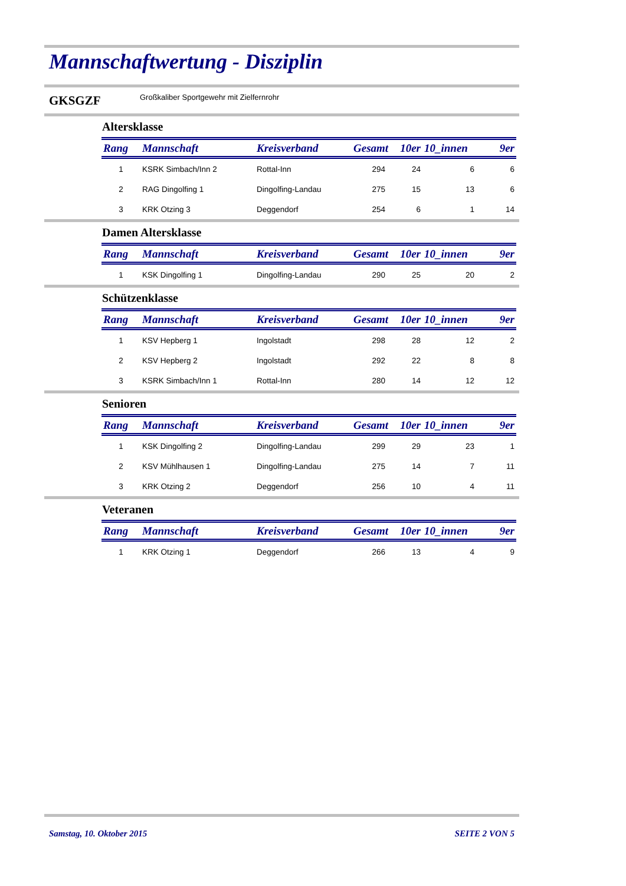Mannschaftwertung - Disziplin
GKSGZF Großkaliber Sportgewehr mit Zielfernrohr
Altersklasse
| Rang | Mannschaft | Kreisverband | Gesamt | 10er | 10_innen | 9er |
| --- | --- | --- | --- | --- | --- | --- |
| 1 | KSRK Simbach/Inn 2 | Rottal-Inn | 294 | 24 | 6 | 6 |
| 2 | RAG Dingolfing 1 | Dingolfing-Landau | 275 | 15 | 13 | 6 |
| 3 | KRK Otzing 3 | Deggendorf | 254 | 6 | 1 | 14 |
Damen Altersklasse
| Rang | Mannschaft | Kreisverband | Gesamt | 10er | 10_innen | 9er |
| --- | --- | --- | --- | --- | --- | --- |
| 1 | KSK Dingolfing 1 | Dingolfing-Landau | 290 | 25 | 20 | 2 |
Schützenklasse
| Rang | Mannschaft | Kreisverband | Gesamt | 10er | 10_innen | 9er |
| --- | --- | --- | --- | --- | --- | --- |
| 1 | KSV Hepberg 1 | Ingolstadt | 298 | 28 | 12 | 2 |
| 2 | KSV Hepberg 2 | Ingolstadt | 292 | 22 | 8 | 8 |
| 3 | KSRK Simbach/Inn 1 | Rottal-Inn | 280 | 14 | 12 | 12 |
Senioren
| Rang | Mannschaft | Kreisverband | Gesamt | 10er | 10_innen | 9er |
| --- | --- | --- | --- | --- | --- | --- |
| 1 | KSK Dingolfing 2 | Dingolfing-Landau | 299 | 29 | 23 | 1 |
| 2 | KSV Mühlhausen 1 | Dingolfing-Landau | 275 | 14 | 7 | 11 |
| 3 | KRK Otzing 2 | Deggendorf | 256 | 10 | 4 | 11 |
Veteranen
| Rang | Mannschaft | Kreisverband | Gesamt | 10er | 10_innen | 9er |
| --- | --- | --- | --- | --- | --- | --- |
| 1 | KRK Otzing 1 | Deggendorf | 266 | 13 | 4 | 9 |
Samstag, 10. Oktober 2015 SEITE 2 VON 5